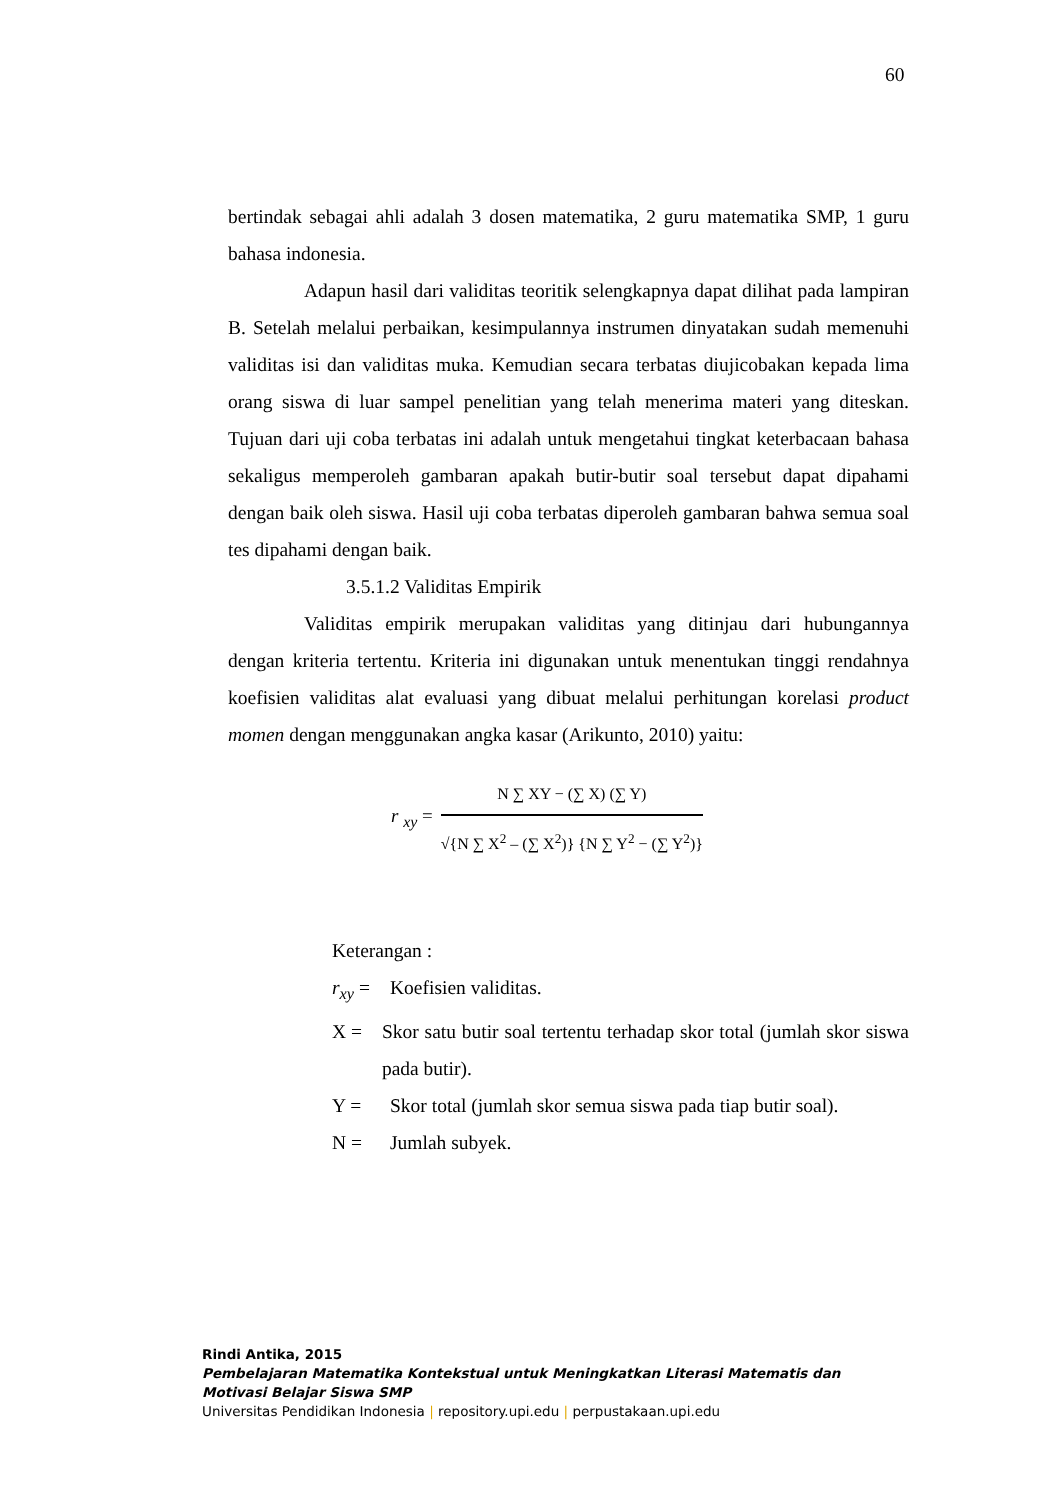60
bertindak sebagai ahli adalah 3 dosen matematika, 2 guru matematika SMP, 1 guru bahasa indonesia.
Adapun hasil dari validitas teoritik selengkapnya dapat dilihat pada lampiran B. Setelah melalui perbaikan, kesimpulannya instrumen dinyatakan sudah memenuhi validitas isi dan validitas muka. Kemudian secara terbatas diujicobakan kepada lima orang siswa di luar sampel penelitian yang telah menerima materi yang diteskan. Tujuan dari uji coba terbatas ini adalah untuk mengetahui tingkat keterbacaan bahasa sekaligus memperoleh gambaran apakah butir-butir soal tersebut dapat dipahami dengan baik oleh siswa. Hasil uji coba terbatas diperoleh gambaran bahwa semua soal tes dipahami dengan baik.
3.5.1.2 Validitas Empirik
Validitas empirik merupakan validitas yang ditinjau dari hubungannya dengan kriteria tertentu. Kriteria ini digunakan untuk menentukan tinggi rendahnya koefisien validitas alat evaluasi yang dibuat melalui perhitungan korelasi product momen dengan menggunakan angka kasar (Arikunto, 2010) yaitu:
r <sub>xy</sub> =
N ∑ XY − (∑ X) (∑ Y)
√{N ∑ X<sup>2</sup> – (∑ X<sup>2</sup>)} {N ∑ Y<sup>2</sup> − (∑ Y<sup>2</sup>)}
Keterangan :
r<sub>xy</sub> = Koefisien validitas.
X = Skor satu butir soal tertentu terhadap skor total (jumlah skor siswa pada butir).
Y = Skor total (jumlah skor semua siswa pada tiap butir soal).
N = Jumlah subyek.
Rindi Antika, 2015
Pembelajaran Matematika Kontekstual untuk Meningkatkan Literasi Matematis dan
Motivasi Belajar Siswa SMP
Universitas Pendidikan Indonesia | repository.upi.edu | perpustakaan.upi.edu